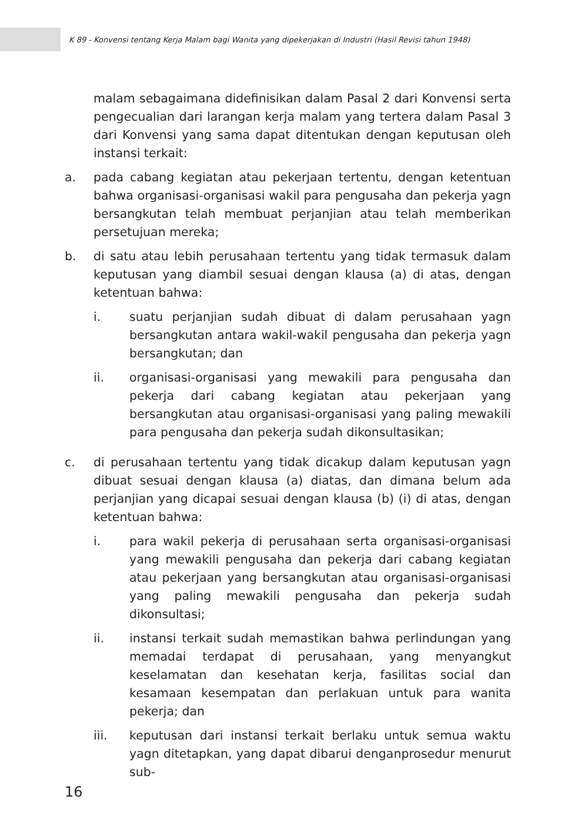K 89 - Konvensi tentang Kerja Malam bagi Wanita yang dipekerjakan di Industri (Hasil Revisi tahun 1948)
malam sebagaimana didefinisikan dalam Pasal 2 dari Konvensi serta pengecualian dari larangan kerja malam yang tertera dalam Pasal 3 dari Konvensi yang sama dapat ditentukan dengan keputusan oleh instansi terkait:
a. pada cabang kegiatan atau pekerjaan tertentu, dengan ketentuan bahwa organisasi-organisasi wakil para pengusaha dan pekerja yagn bersangkutan telah membuat perjanjian atau telah memberikan persetujuan mereka;
b. di satu atau lebih perusahaan tertentu yang tidak termasuk dalam keputusan yang diambil sesuai dengan klausa (a) di atas, dengan ketentuan bahwa:
i. suatu perjanjian sudah dibuat di dalam perusahaan yagn bersangkutan antara wakil-wakil pengusaha dan pekerja yagn bersangkutan; dan
ii. organisasi-organisasi yang mewakili para pengusaha dan pekerja dari cabang kegiatan atau pekerjaan yang bersangkutan atau organisasi-organisasi yang paling mewakili para pengusaha dan pekerja sudah dikonsultasikan;
c. di perusahaan tertentu yang tidak dicakup dalam keputusan yagn dibuat sesuai dengan klausa (a) diatas, dan dimana belum ada perjanjian yang dicapai sesuai dengan klausa (b) (i) di atas, dengan ketentuan bahwa:
i. para wakil pekerja di perusahaan serta organisasi-organisasi yang mewakili pengusaha dan pekerja dari cabang kegiatan atau pekerjaan yang bersangkutan atau organisasi-organisasi yang paling mewakili pengusaha dan pekerja sudah dikonsultasi;
ii. instansi terkait sudah memastikan bahwa perlindungan yang memadai terdapat di perusahaan, yang menyangkut keselamatan dan kesehatan kerja, fasilitas social dan kesamaan kesempatan dan perlakuan untuk para wanita pekerja; dan
iii. keputusan dari instansi terkait berlaku untuk semua waktu yagn ditetapkan, yang dapat dibarui denganprosedur menurut sub-
16